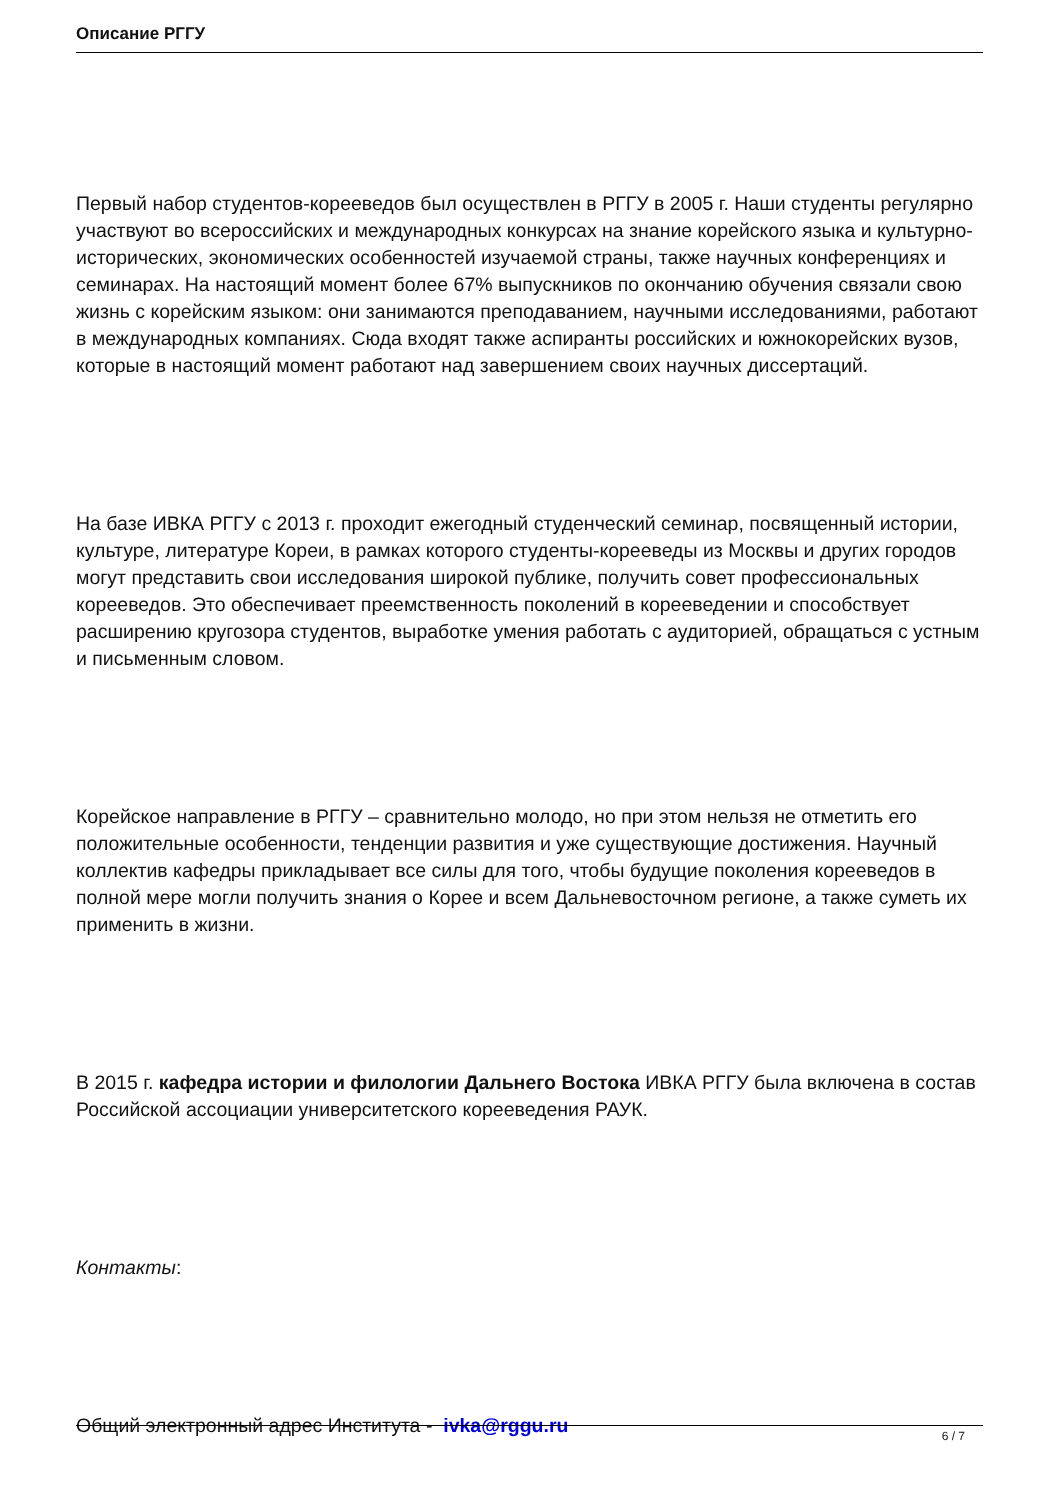Описание РГГУ
Первый набор студентов-корееведов был осуществлен в РГГУ в 2005 г. Наши студенты регулярно участвуют во всероссийских и международных конкурсах на знание корейского языка и культурно-исторических, экономических особенностей изучаемой страны, также научных конференциях и семинарах. На настоящий момент более 67% выпускников по окончанию обучения связали свою жизнь с корейским языком: они занимаются преподаванием, научными исследованиями, работают в международных компаниях. Сюда входят также аспиранты российских и южнокорейских вузов, которые в настоящий момент работают над завершением своих научных диссертаций.
На базе ИВКА РГГУ с 2013 г. проходит ежегодный студенческий семинар, посвященный истории, культуре, литературе Кореи, в рамках которого студенты-корееведы из Москвы и других городов могут представить свои исследования широкой публике, получить совет профессиональных корееведов. Это обеспечивает преемственность поколений в корееведении и способствует расширению кругозора студентов, выработке умения работать с аудиторией, обращаться с устным и письменным словом.
Корейское направление в РГГУ – сравнительно молодо, но при этом нельзя не отметить его положительные особенности, тенденции развития и уже существующие достижения. Научный коллектив кафедры прикладывает все силы для того, чтобы будущие поколения корееведов в полной мере могли получить знания о Корее и всем Дальневосточном регионе, а также суметь их применить в жизни.
В 2015 г. кафедра истории и филологии Дальнего Востока ИВКА РГГУ была включена в состав Российской ассоциации университетского корееведения РАУК.
Контакты:
Общий электронный адрес Института - ivka@rggu.ru
6 / 7